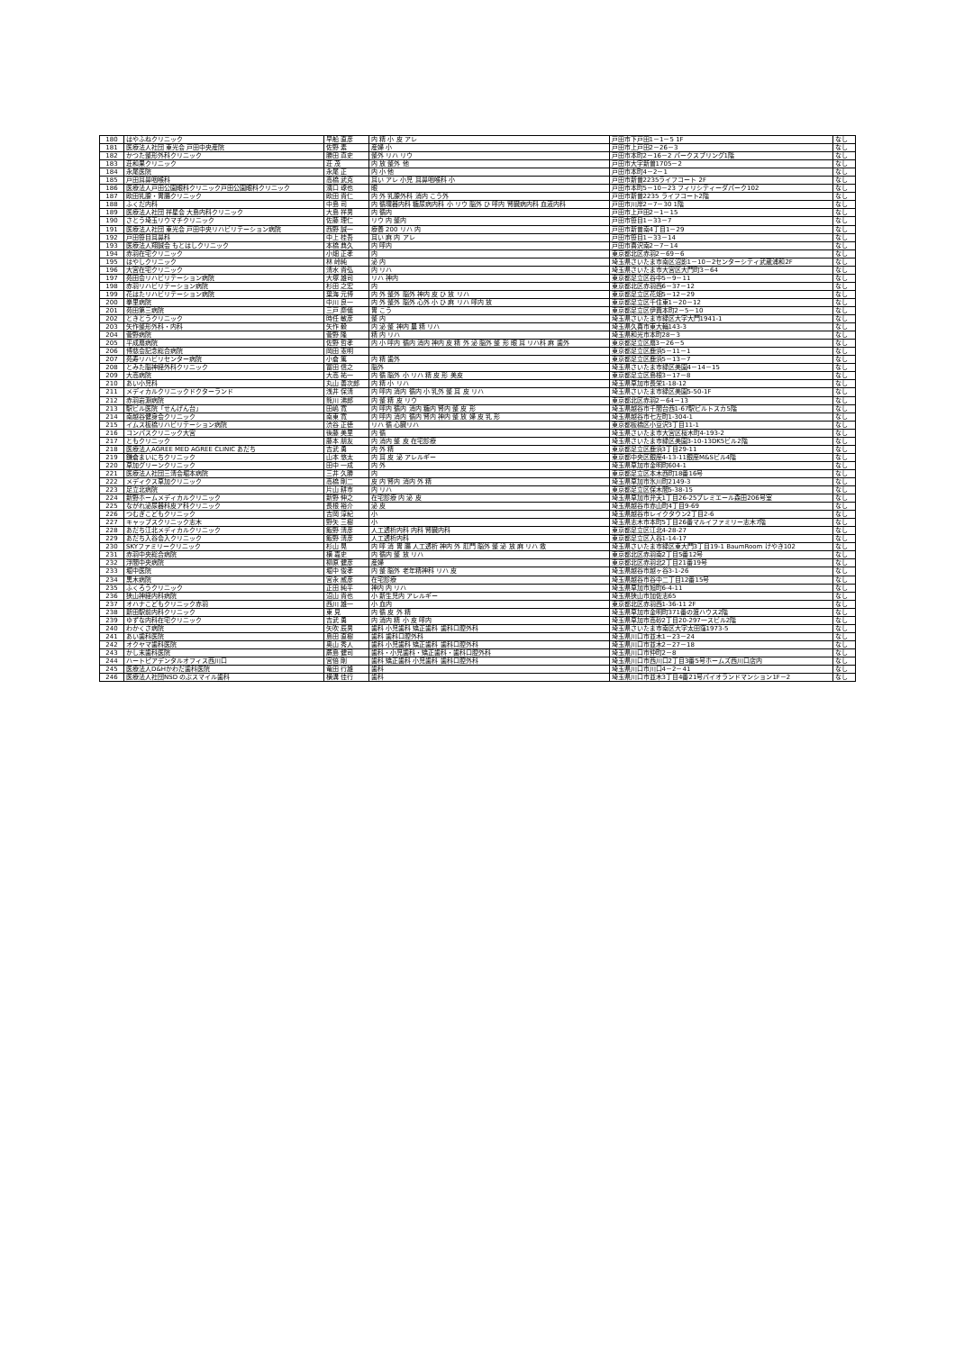| 180 | はやふねクリニック | 早船 直彦 | 内 精 小 皮 アレ | 戸田市下戸田1－1－5 1F | なし |
| 181 | 医療法人社団 東光会 戸田中央産院 | 佐野 素 | 産婦 小 | 戸田市上戸田2－26－3 | なし |
| 182 | かつた整形外科クリニック | 勝田 真史 | 整外 リハ リウ | 戸田市本町2－16－2 パークスプリング1階 | なし |
| 183 | 荘和果クリニック | 荘 茂 | 内 放 整外 他 | 戸田市大字新曽1705－2 | なし |
| 184 | 永尾医院 | 永尾 正 | 内 小 他 | 戸田市本町4－2－1 | なし |
| 185 | 戸田耳鼻咽喉科 | 高橋 武克 | 耳い アレ 小児 耳鼻咽喉科 小 | 戸田市新曽2235ライフコート 2F | なし |
| 186 | 医療法人戸田公園眼科クリニック戸田公園眼科クリニック | 濱口 琢也 | 眼 | 戸田市本町5－10－23 フィリシティーダパーク102 | なし |
| 187 | 欧田乳腺・胃腸クリニック | 欧田 貴仁 | 内 外 乳腺外科 消内 こう外 | 戸田市新曽2235 ライフコート2階 | なし |
| 188 | ふくだ内科 | 中島 司 | 内 循環器内科 糖尿病内科 小 リウ 脳外 ひ 呼内 腎臓病内科 血液内科 | 戸田市川岸2－7－30 1階 | なし |
| 189 | 医療法人社団 祥星会 大島内科クリニック | 大島 祥男 | 内 循内 | 戸田市上戸田2－1－15 | なし |
| 190 | さとう埼玉リウマチクリニック | 佐藤 理仁 | リウ 内 整内 | 戸田市笹目1－33－7 | なし |
| 191 | 医療法人社団 東光会 戸田中央リハビリテーション病院 | 西野 誠一 | 療養 200 リハ 内 | 戸田市新曽南4丁目1－29 | なし |
| 192 | 戸田笹目耳鼻科 | 中上 桂吾 | 耳い 麻 内 アレ | 戸田市笹目1－33－14 | なし |
| 193 | 医療法人翔誠会 もとはしクリニック | 本橋 典久 | 内 呼内 | 戸田市喜沢南2－7－14 | なし |
| 194 | 赤羽在宅クリニック | 小畑 正孝 | 内 | 東京都北区赤羽2－69－6 | なし |
| 195 | はやしクリニック | 林 岭純 | 泌 内 | 埼玉県さいたま市南区沼影1－10－2センターシティ武蔵浦和2F | なし |
| 196 | 大宮在宅クリニック | 清水 貴弘 | 内 リハ | 埼玉県さいたま市大宮区大門町3－64 | なし |
| 197 | 苑田会リハビリテーション病院 | 大塚 雄司 | リハ 神内 | 東京都足立区谷中5－9－11 | なし |
| 198 | 赤羽リハビリテーション病院 | 杉田 之宏 | 内 | 東京都北区赤羽西6－37－12 | なし |
| 199 | 花はたリハビリテーション病院 | 葉海 元博 | 内 外 整外 脳外 神内 皮 ひ 放 リハ | 東京都足立区花畑5－12－29 | なし |
| 200 | 拳里病院 | 中川 良一 | 内 外 整外 脳外 心外 小 ひ 麻 リハ 呼内 放 | 東京都足立区千住東1－20－12 | なし |
| 201 | 苑田第三病院 | 三戸 慶儀 | 胃 こう | 東京都足立区伊興本町2－5－10 | なし |
| 202 | ときとうクリニック | 時任 敏彦 | 整 内 | 埼玉県さいたま市緑区大字大門1941-1 | なし |
| 203 | 矢作整形外科・内科 | 矢作 毅 | 内 泌 整 神内 農 精 リハ | 埼玉県久喜市東大輪143-3 | なし |
| 204 | 菅野病院 | 菅野 隆 | 精 内 リハ | 埼玉県和光市本町28－3 | なし |
| 205 | 平成扇病院 | 佐野 哲孝 | 内 小 呼内 循内 消内 神内 皮 精 外 泌 脳外 整 形 眼 耳 リハ科 麻 歯外 | 東京都足立区扇3－26－5 | なし |
| 206 | 博慈会記念総合病院 | 岡田 憲明 | | 東京都足立区鹿浜5－11－1 | なし |
| 207 | 苑寿リハビリセンター病院 | 小倉 篤 | 内 精 歯外 | 東京都足立区鹿浜5－13－7 | なし |
| 208 | とみた脳神経外科クリニック | 冨田 信之 | 脳外 | 埼玉県さいたま市緑区美園4－14－15 | なし |
| 209 | 大高病院 | 大高 祐一 | 内 循 脳外 小 リハ 精 皮 形 美皮 | 東京都足立区島根3－17－8 | なし |
| 210 | あい小児科 | 丸山 善次郎 | 内 精 小 リハ | 埼玉県草加市長栄1-18-12 | なし |
| 211 | メディカルクリニックドクターランド | 浅井 保清 | 内 呼内 消内 循内 小 乳外 整 耳 皮 リハ | 埼玉県さいたま市緑区美園5-50-1F | なし |
| 212 | 赤羽岩淵病院 | 熊川 沸郎 | 内 整 精 皮 リウ | 東京都北区赤羽2－64－13 | なし |
| 213 | 駅ビル医院「せんげん台」 | 田嶋 寛 | 内 呼内 循内 消内 糖内 腎内 整 皮 形 | 埼玉県越谷市千間台西1-67駅ビルトスカ5階 | なし |
| 214 | 南越谷健身会クリニック | 南東 寛 | 内 呼内 消内 循内 腎内 神内 整 放 婦 皮 乳 形 | 埼玉県越谷市七左町1-304-1 | なし |
| 215 | イムス板橋リハビリテーション病院 | 渋谷 正徳 | リハ 循 心臓リハ | 東京都板橋区小豆沢3丁目11-1 | なし |
| 216 | コンパスクリニック大宮 | 後藤 美里 | 内 循 | 埼玉県さいたま市大宮区桜木町4-193-2 | なし |
| 217 | ともクリニック | 藤本 朋友 | 内 消内 整 皮 在宅診療 | 埼玉県さいたま市緑区美園3-10-13DK5ビル2階 | なし |
| 218 | 医療法人AGREE MED AGREE CLINIC あだち | 吉武 勇 | 内 外 精 | 東京都足立区鹿浜3丁目29-11 | なし |
| 219 | 鎌倉まいにちクリニック | 山本 悠太 | 内 耳 皮 泌 アレルギー | 東京都中央区銀座4-13-11銀座M&Sビル4階 | なし |
| 220 | 草加グリーンクリニック | 田中 一成 | 内 外 | 埼玉県草加市金明町604-1 | なし |
| 221 | 医療法人社団三清会堀本病院 | 三井 久勝 | 内 | 東京都足立区本木西町18番16号 | なし |
| 222 | メディクス草加クリニック | 高橋 剛二 | 皮 内 腎内 消内 外 精 | 埼玉県草加市氷川町2149-3 | なし |
| 223 | 足立北病院 | 片山 耕市 | 内 リハ | 東京都足立区保木間5-38-15 | なし |
| 224 | 新野ホームメディカルクリニック | 新野 伸之 | 在宅診療 内 泌 皮 | 埼玉県草加市弁天1丁目26-25プレミエール森田206号室 | なし |
| 225 | ながれ泌尿器科皮ア科クリニック | 長根 裕介 | 泌 皮 | 埼玉県越谷市赤山町4丁目9-69 | なし |
| 226 | つむぎこどもクリニック | 吉岡 淳紀 | 小 | 埼玉県越谷市レイクタウン2丁目2-6 | なし |
| 227 | キャップスクリニック志木 | 野矢 三樹 | 小 | 埼玉県志木市本町5丁目26番マルイファミリー志木7階 | なし |
| 228 | あだち江北メディカルクリニック | 飯野 清彦 | 人工透析内科 内科 腎臓内科 | 東京都足立区江北4-28-27 | なし |
| 229 | あだち入谷会入クリニック | 飯野 清彦 | 人工透析内科 | 東京都足立区入谷1-14-17 | なし |
| 230 | SKYファミリークリニック | 杉山 晃 | 内 呼 消 胃 腸 人工透析 神内 外 肛門 脳外 整 泌 放 麻 リハ 救 | 埼玉県さいたま市緑区東大門3丁目19-1 BaumRoom けやき102 | なし |
| 231 | 赤羽中央総合病院 | 横 嘉史 | 内 循内 整 放 リハ | 東京都北区赤羽南2丁目5番12号 | なし |
| 232 | 浮間中央病院 | 柳原 健彦 | 産婦 | 東京都北区赤羽北2丁目21番19号 | なし |
| 233 | 堀中医院 | 堀中 俊孝 | 内 整 脳外 老年精神科 リハ 皮 | 埼玉県越谷市越ヶ谷3-1-26 | なし |
| 234 | 黒木病院 | 宮永 威彦 | 在宅診療 | 埼玉県越谷市谷中二丁目12番15号 | なし |
| 235 | ふくろうクリニック | 正田 純平 | 神内 内 リハ | 埼玉県草加市旭町6-4-11 | なし |
| 236 | 狭山神経内科病院 | 沼山 貴也 | 小 新生児内 アレルギー | 埼玉県狭山市加佐志65 | なし |
| 237 | オハナこどもクリニック赤羽 | 西川 雄一 | 小 血内 | 東京都北区赤羽西1-36-11 2F | なし |
| 238 | 新田駅前内科クリニック | 東 見 | 内 循 皮 外 精 | 埼玉県草加市金明町371番の渡ハウス2階 | なし |
| 239 | ゆずな内科在宅クリニック | 吉武 勇 | 内 消内 精 小 皮 呼内 | 埼玉県草加市高砂2丁目20-297一スビル2階 | なし |
| 240 | わかくさ病院 | 矢吹 辰男 | 歯科 小児歯科 矯正歯科 歯科口腔外科 | 埼玉県さいたま市南区大字太田窪1973-5 | なし |
| 241 | あい歯科医院 | 島田 直樹 | 歯科 歯科口腔外科 | 埼玉県川口市並木1－23－24 | なし |
| 242 | オクヤマ歯科医院 | 奥山 秀人 | 歯科 小児歯科 矯正歯科 歯科口腔外科 | 埼玉県川口市並木2－27－18 | なし |
| 243 | かし末歯科医院 | 蕨島 健司 | 歯科・小児歯科・矯正歯科・歯科口腔外科 | 埼玉県川口市仲町2－8 | なし |
| 244 | ハートピアデンタルオフィス西川口 | 宮倍 剛 | 歯科 矯正歯科 小児歯科 歯科口腔外科 | 埼玉県川口市西川口2丁目3番5号ホームズ西川口店内 | なし |
| 245 | 医療法人D&Hかわだ歯科医院 | 竜田 行雄 | 歯科 | 埼玉県川口市川口4－2－41 | なし |
| 246 | 医療法人社団NSD のぶスマイル歯科 | 横溝 佳行 | 歯科 | 埼玉県川口市並木3丁目4番21号パイオランドマンション1F－2 | なし |